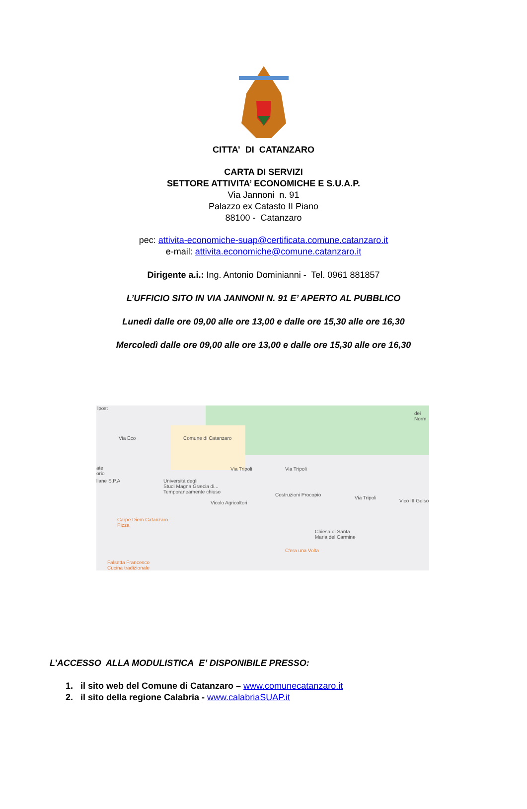CITTA’ DI CATANZARO
CARTA DI SERVIZI
SETTORE ATTIVITA’ ECONOMICHE E S.U.A.P.
Via Jannoni n. 91
Palazzo ex Catasto II Piano
88100 - Catanzaro
pec: attivita-economiche-suap@certificata.comune.catanzaro.it
e-mail: attivita.economiche@comune.catanzaro.it
Dirigente a.i.: Ing. Antonio Dominianni - Tel. 0961 881857
L’UFFICIO SITO IN VIA JANNONI N. 91 E’ APERTO AL PUBBLICO
Lunedì dalle ore 09,00 alle ore 13,00 e dalle ore 15,30 alle ore 16,30
Mercoledì dalle ore 09,00 alle ore 13,00 e dalle ore 15,30 alle ore 16,30
lpost
Via Eco Comune di Catanzaro
ate
orio
liane S.P.A
Via Tripoli Via Tripoli
Università degli
Studi Magna Græcia di...
Temporaneamente chiuso Costruzioni Procopio
Vicolo Agricoltori
Via Tripoli
Vico III Gelso
Carpe Diem Catanzaro
Pizza
Chiesa di Santa
Maria del Carmine
C'era una Volta
Falsetta Francesco
Cucina tradizionale
dei Norm
L’ACCESSO ALLA MODULISTICA E’ DISPONIBILE PRESSO:
1. il sito web del Comune di Catanzaro – www.comunecatanzaro.it
2. il sito della regione Calabria - www.calabriaSUAP.it